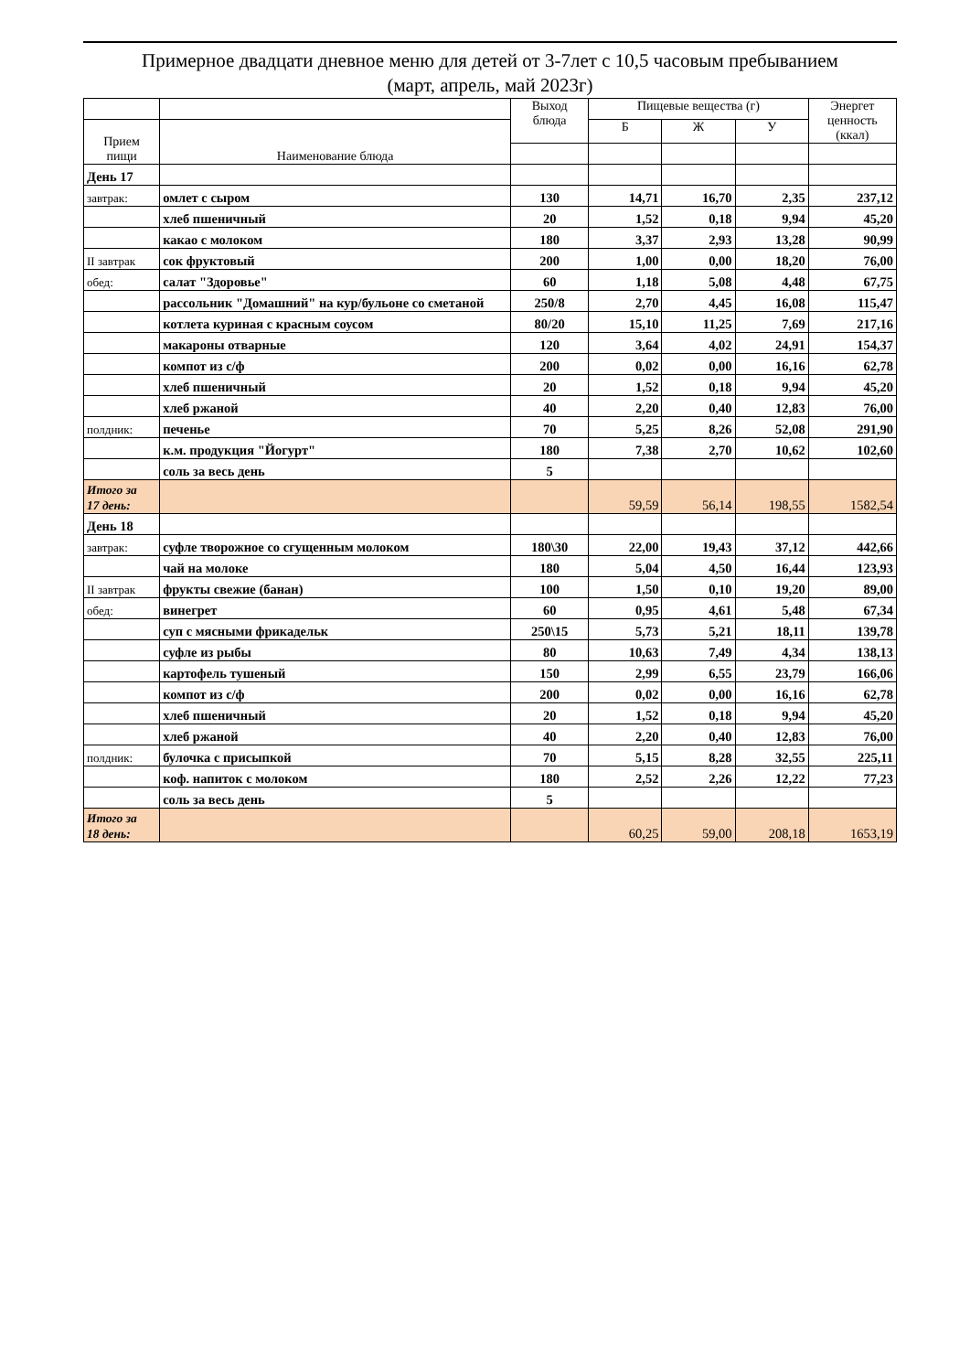Примерное двадцати дневное меню для детей от 3-7лет с 10,5 часовым пребыванием
(март, апрель, май 2023г)
| | | Выход блюда | Пищевые вещества (г) | | | Энергет ценность (ккал) |
| --- | --- | --- | --- | --- | --- | --- |
| Прием пищи | Наименование блюда | | Б | Ж | У | |
| День 17 | | | | | | |
| завтрак: | омлет с сыром | 130 | 14,71 | 16,70 | 2,35 | 237,12 |
| | хлеб пшеничный | 20 | 1,52 | 0,18 | 9,94 | 45,20 |
| | какао с молоком | 180 | 3,37 | 2,93 | 13,28 | 90,99 |
| II завтрак | сок фруктовый | 200 | 1,00 | 0,00 | 18,20 | 76,00 |
| обед: | салат "Здоровье" | 60 | 1,18 | 5,08 | 4,48 | 67,75 |
| | рассольник "Домашний" на кур/бульоне со сметаной | 250/8 | 2,70 | 4,45 | 16,08 | 115,47 |
| | котлета куриная с красным соусом | 80/20 | 15,10 | 11,25 | 7,69 | 217,16 |
| | макароны отварные | 120 | 3,64 | 4,02 | 24,91 | 154,37 |
| | компот из с/ф | 200 | 0,02 | 0,00 | 16,16 | 62,78 |
| | хлеб пшеничный | 20 | 1,52 | 0,18 | 9,94 | 45,20 |
| | хлеб ржаной | 40 | 2,20 | 0,40 | 12,83 | 76,00 |
| полдник: | печенье | 70 | 5,25 | 8,26 | 52,08 | 291,90 |
| | к.м. продукция "Йогурт" | 180 | 7,38 | 2,70 | 10,62 | 102,60 |
| | соль за весь день | 5 | | | | |
| Итого за 17 день: | | | 59,59 | 56,14 | 198,55 | 1582,54 |
| День 18 | | | | | | |
| завтрак: | суфле творожное со сгущенным молоком | 180\30 | 22,00 | 19,43 | 37,12 | 442,66 |
| | чай на молоке | 180 | 5,04 | 4,50 | 16,44 | 123,93 |
| II завтрак | фрукты свежие (банан) | 100 | 1,50 | 0,10 | 19,20 | 89,00 |
| обед: | винегрет | 60 | 0,95 | 4,61 | 5,48 | 67,34 |
| | суп с мясными фрикадельк | 250\15 | 5,73 | 5,21 | 18,11 | 139,78 |
| | суфле из рыбы | 80 | 10,63 | 7,49 | 4,34 | 138,13 |
| | картофель тушеный | 150 | 2,99 | 6,55 | 23,79 | 166,06 |
| | компот из с/ф | 200 | 0,02 | 0,00 | 16,16 | 62,78 |
| | хлеб пшеничный | 20 | 1,52 | 0,18 | 9,94 | 45,20 |
| | хлеб ржаной | 40 | 2,20 | 0,40 | 12,83 | 76,00 |
| полдник: | булочка с присыпкой | 70 | 5,15 | 8,28 | 32,55 | 225,11 |
| | коф. напиток с молоком | 180 | 2,52 | 2,26 | 12,22 | 77,23 |
| | соль за весь день | 5 | | | | |
| Итого за 18 день: | | | 60,25 | 59,00 | 208,18 | 1653,19 |